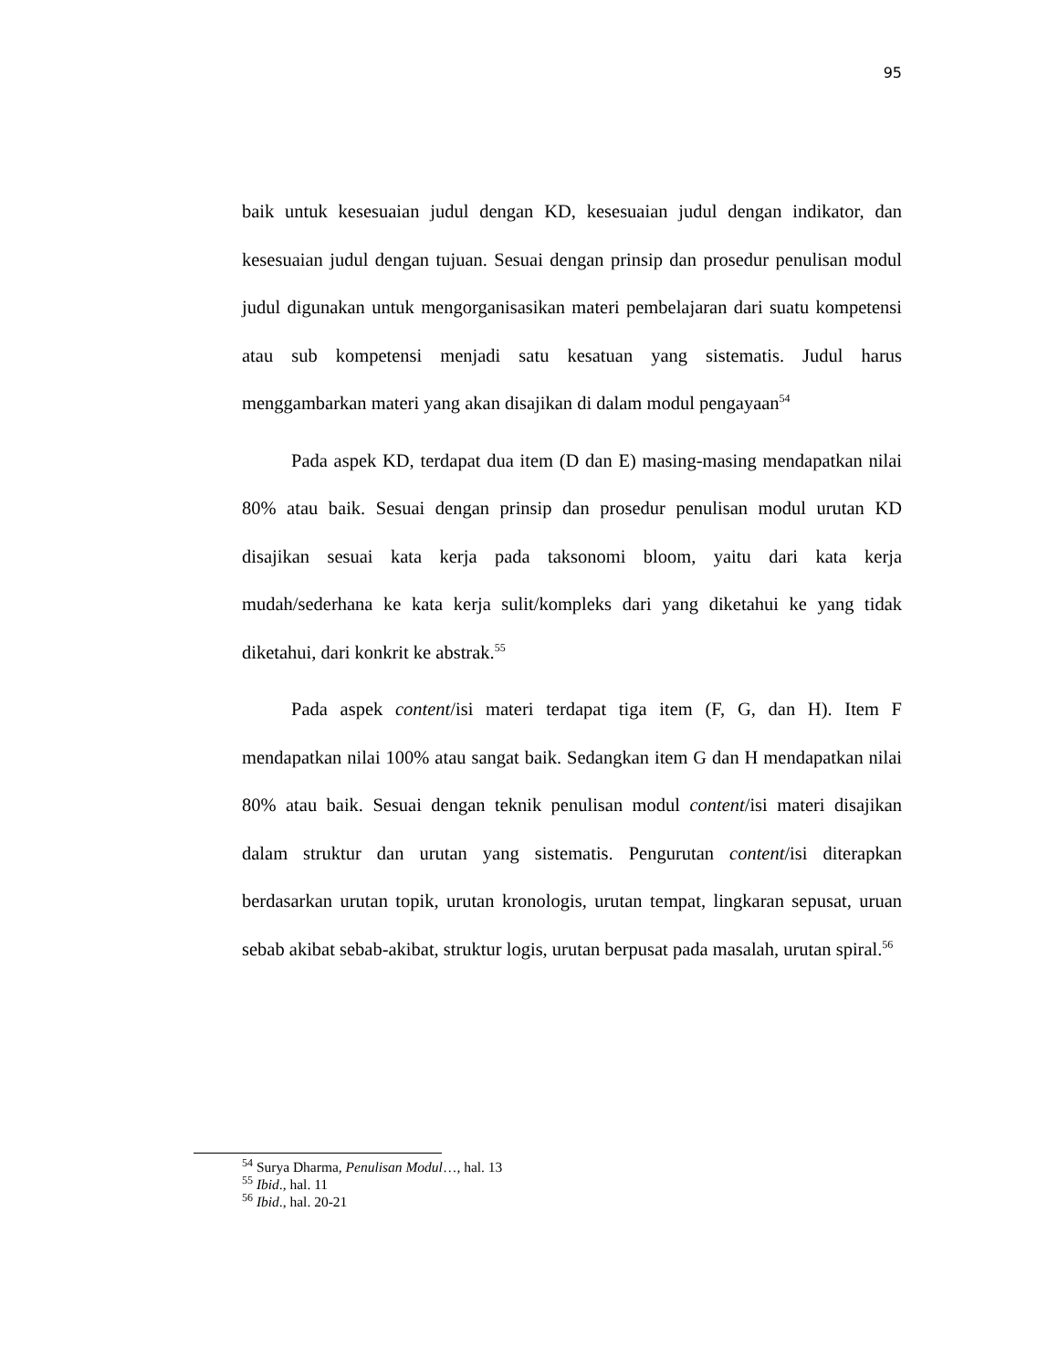95
baik untuk kesesuaian judul dengan KD, kesesuaian judul dengan indikator, dan kesesuaian judul dengan tujuan. Sesuai dengan prinsip dan prosedur penulisan modul judul digunakan untuk mengorganisasikan materi pembelajaran dari suatu kompetensi atau sub kompetensi menjadi satu kesatuan yang sistematis. Judul harus menggambarkan materi yang akan disajikan di dalam modul pengayaan<sup>54</sup>
Pada aspek KD, terdapat dua item (D dan E) masing-masing mendapatkan nilai 80% atau baik. Sesuai dengan prinsip dan prosedur penulisan modul urutan KD disajikan sesuai kata kerja pada taksonomi bloom, yaitu dari kata kerja mudah/sederhana ke kata kerja sulit/kompleks dari yang diketahui ke yang tidak diketahui, dari konkrit ke abstrak.<sup>55</sup>
Pada aspek content/isi materi terdapat tiga item (F, G, dan H). Item F mendapatkan nilai 100% atau sangat baik. Sedangkan item G dan H mendapatkan nilai 80% atau baik. Sesuai dengan teknik penulisan modul content/isi materi disajikan dalam struktur dan urutan yang sistematis. Pengurutan content/isi diterapkan berdasarkan urutan topik, urutan kronologis, urutan tempat, lingkaran sepusat, uruan sebab akibat sebab-akibat, struktur logis, urutan berpusat pada masalah, urutan spiral.<sup>56</sup>
<sup>54</sup> Surya Dharma, Penulisan Modul…, hal. 13
<sup>55</sup> Ibid., hal. 11
<sup>56</sup> Ibid., hal. 20-21